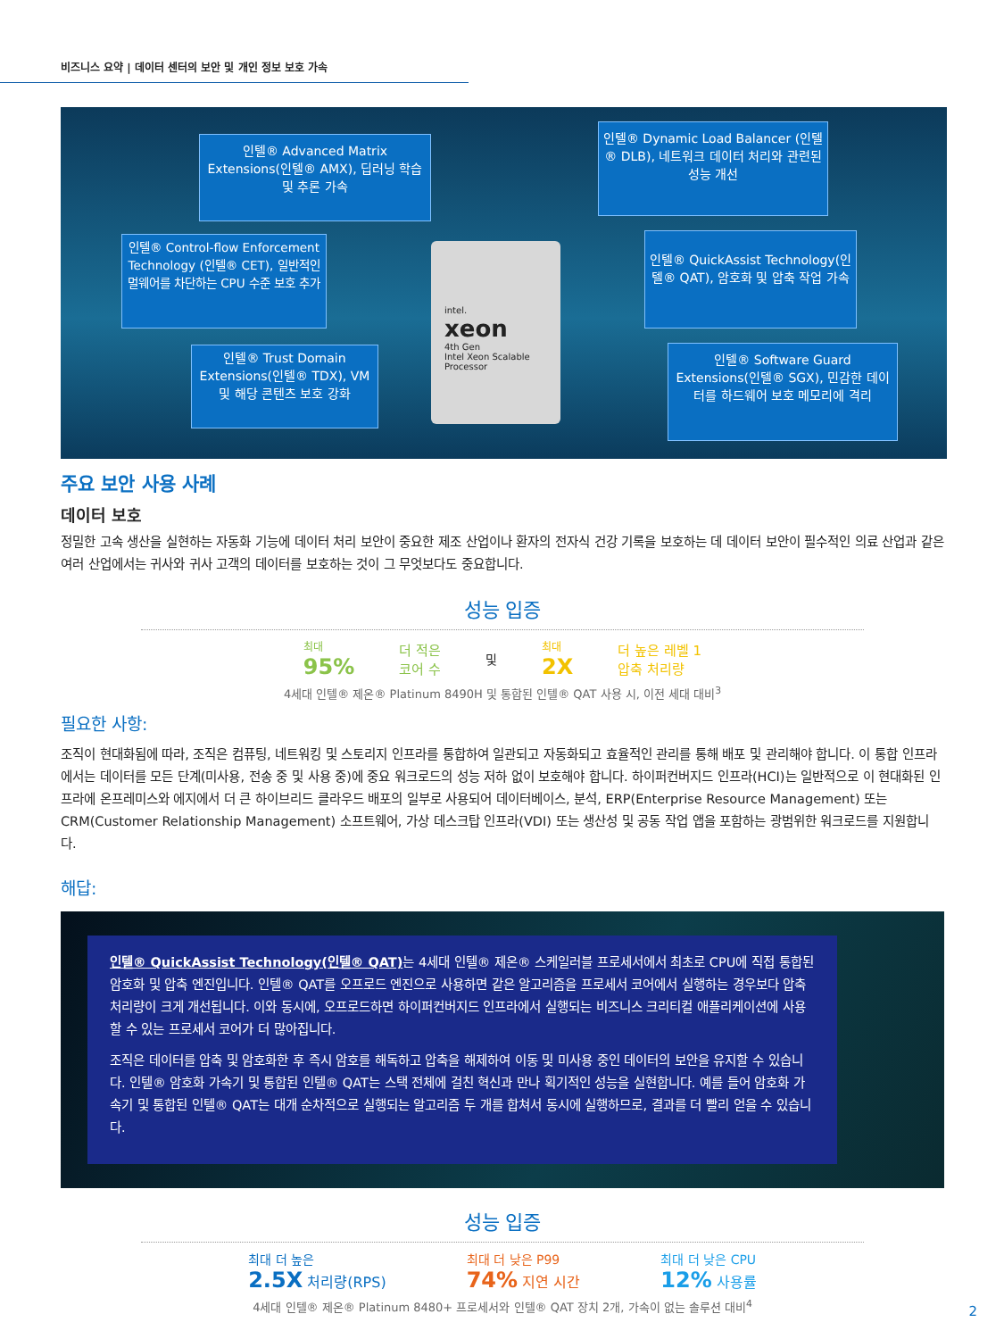비즈니스 요약 | 데이터 센터의 보안 및 개인 정보 보호 가속
인텔® Advanced Matrix Extensions(인텔® AMX), 딥러닝 학습 및 추론 가속
인텔® Dynamic Load Balancer (인텔® DLB), 네트워크 데이터 처리와 관련된 성능 개선
인텔® Control-flow Enforcement Technology (인텔® CET), 일반적인 멀웨어를 차단하는 CPU 수준 보호 추가
인텔® QuickAssist Technology(인텔® QAT), 암호화 및 압축 작업 가속
인텔® Trust Domain Extensions(인텔® TDX), VM 및 해당 콘텐츠 보호 강화
인텔® Software Guard Extensions(인텔® SGX), 민감한 데이터를 하드웨어 보호 메모리에 격리
intel.
xeon
4th Gen
Intel Xeon Scalable Processor
주요 보안 사용 사례
데이터 보호
정밀한 고속 생산을 실현하는 자동화 기능에 데이터 처리 보안이 중요한 제조 산업이나 환자의 전자식 건강 기록을 보호하는 데 데이터 보안이 필수적인 의료 산업과 같은 여러 산업에서는 귀사와 귀사 고객의 데이터를 보호하는 것이 그 무엇보다도 중요합니다.
성능 입증
최대
95%
더 적은
코어 수
및
최대
2X
더 높은 레벨 1
압축 처리량
4세대 인텔® 제온® Platinum 8490H 및 통합된 인텔® QAT 사용 시, 이전 세대 대비<sup>3</sup>
필요한 사항:
조직이 현대화됨에 따라, 조직은 컴퓨팅, 네트워킹 및 스토리지 인프라를 통합하여 일관되고 자동화되고 효율적인 관리를 통해 배포 및 관리해야 합니다. 이 통합 인프라에서는 데이터를 모든 단계(미사용, 전송 중 및 사용 중)에 중요 워크로드의 성능 저하 없이 보호해야 합니다. 하이퍼컨버지드 인프라(HCI)는 일반적으로 이 현대화된 인프라에 온프레미스와 에지에서 더 큰 하이브리드 클라우드 배포의 일부로 사용되어 데이터베이스, 분석, ERP(Enterprise Resource Management) 또는 CRM(Customer Relationship Management) 소프트웨어, 가상 데스크탑 인프라(VDI) 또는 생산성 및 공동 작업 앱을 포함하는 광범위한 워크로드를 지원합니다.
해답:
인텔® QuickAssist Technology(인텔® QAT) 는 4세대 인텔® 제온® 스케일러블 프로세서에서 최초로 CPU에 직접 통합된 암호화 및 압축 엔진입니다. 인텔® QAT를 오프로드 엔진으로 사용하면 같은 알고리즘을 프로세서 코어에서 실행하는 경우보다 압축 처리량이 크게 개선됩니다. 이와 동시에, 오프로드하면 하이퍼컨버지드 인프라에서 실행되는 비즈니스 크리티컬 애플리케이션에 사용할 수 있는 프로세서 코어가 더 많아집니다.
조직은 데이터를 압축 및 암호화한 후 즉시 암호를 해독하고 압축을 해제하여 이동 및 미사용 중인 데이터의 보안을 유지할 수 있습니다. 인텔® 암호화 가속기 및 통합된 인텔® QAT는 스택 전체에 걸친 혁신과 만나 획기적인 성능을 실현합니다. 예를 들어 암호화 가속기 및 통합된 인텔® QAT는 대개 순차적으로 실행되는 알고리즘 두 개를 합쳐서 동시에 실행하므로, 결과를 더 빨리 얻을 수 있습니다.
성능 입증
최대 더 높은
2.5X 처리량(RPS)
최대 더 낮은 P99
74% 지연 시간
최대 더 낮은 CPU
12% 사용률
4세대 인텔® 제온® Platinum 8480+ 프로세서와 인텔® QAT 장치 2개, 가속이 없는 솔루션 대비<sup>4</sup>
2